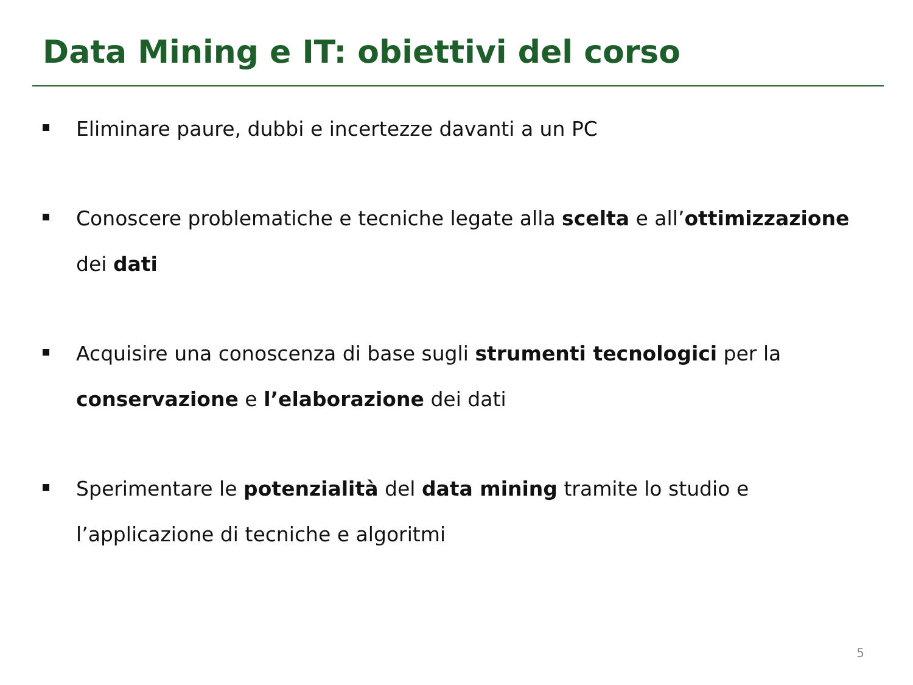Data Mining e IT: obiettivi del corso
Eliminare paure, dubbi e incertezze davanti a un PC
Conoscere problematiche e tecniche legate alla scelta e all’ottimizzazione dei dati
Acquisire una conoscenza di base sugli strumenti tecnologici per la conservazione e l’elaborazione dei dati
Sperimentare le potenzialità del data mining tramite lo studio e l’applicazione di tecniche e algoritmi
5